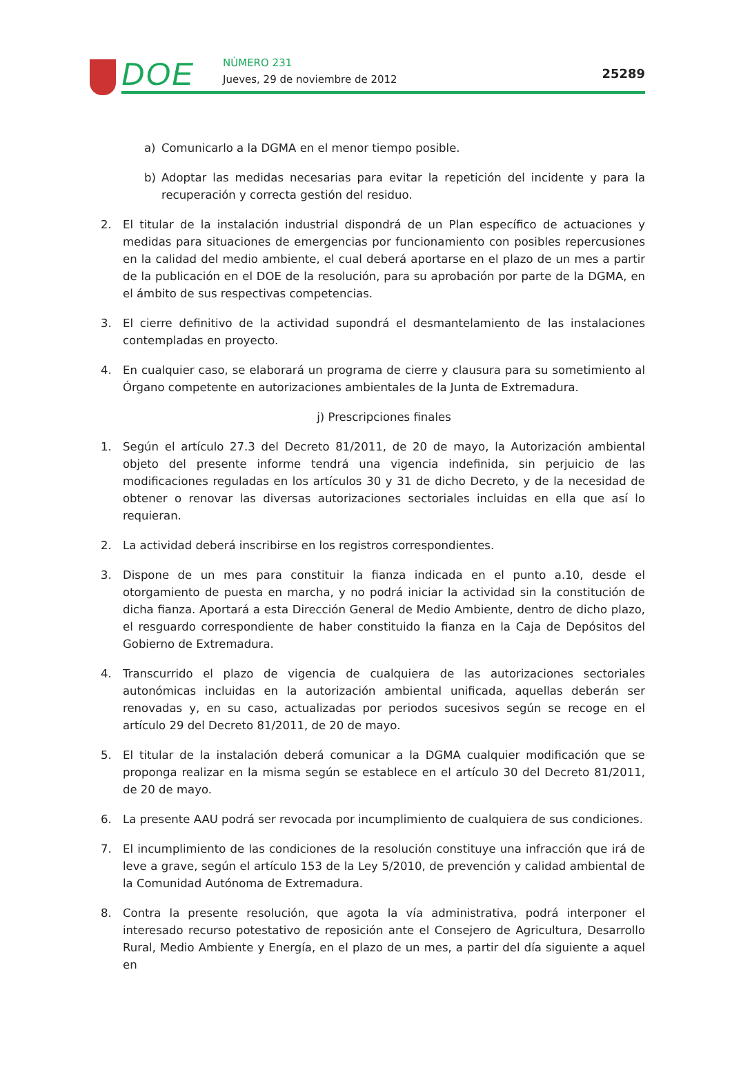DOE NÚMERO 231
Jueves, 29 de noviembre de 2012
25289
a) Comunicarlo a la DGMA en el menor tiempo posible.
b) Adoptar las medidas necesarias para evitar la repetición del incidente y para la recuperación y correcta gestión del residuo.
2. El titular de la instalación industrial dispondrá de un Plan específico de actuaciones y medidas para situaciones de emergencias por funcionamiento con posibles repercusiones en la calidad del medio ambiente, el cual deberá aportarse en el plazo de un mes a partir de la publicación en el DOE de la resolución, para su aprobación por parte de la DGMA, en el ámbito de sus respectivas competencias.
3. El cierre definitivo de la actividad supondrá el desmantelamiento de las instalaciones contempladas en proyecto.
4. En cualquier caso, se elaborará un programa de cierre y clausura para su sometimiento al Órgano competente en autorizaciones ambientales de la Junta de Extremadura.
j) Prescripciones finales
1. Según el artículo 27.3 del Decreto 81/2011, de 20 de mayo, la Autorización ambiental objeto del presente informe tendrá una vigencia indefinida, sin perjuicio de las modificaciones reguladas en los artículos 30 y 31 de dicho Decreto, y de la necesidad de obtener o renovar las diversas autorizaciones sectoriales incluidas en ella que así lo requieran.
2. La actividad deberá inscribirse en los registros correspondientes.
3. Dispone de un mes para constituir la fianza indicada en el punto a.10, desde el otorgamiento de puesta en marcha, y no podrá iniciar la actividad sin la constitución de dicha fianza. Aportará a esta Dirección General de Medio Ambiente, dentro de dicho plazo, el resguardo correspondiente de haber constituido la fianza en la Caja de Depósitos del Gobierno de Extremadura.
4. Transcurrido el plazo de vigencia de cualquiera de las autorizaciones sectoriales autonómicas incluidas en la autorización ambiental unificada, aquellas deberán ser renovadas y, en su caso, actualizadas por periodos sucesivos según se recoge en el artículo 29 del Decreto 81/2011, de 20 de mayo.
5. El titular de la instalación deberá comunicar a la DGMA cualquier modificación que se proponga realizar en la misma según se establece en el artículo 30 del Decreto 81/2011, de 20 de mayo.
6. La presente AAU podrá ser revocada por incumplimiento de cualquiera de sus condiciones.
7. El incumplimiento de las condiciones de la resolución constituye una infracción que irá de leve a grave, según el artículo 153 de la Ley 5/2010, de prevención y calidad ambiental de la Comunidad Autónoma de Extremadura.
8. Contra la presente resolución, que agota la vía administrativa, podrá interponer el interesado recurso potestativo de reposición ante el Consejero de Agricultura, Desarrollo Rural, Medio Ambiente y Energía, en el plazo de un mes, a partir del día siguiente a aquel en